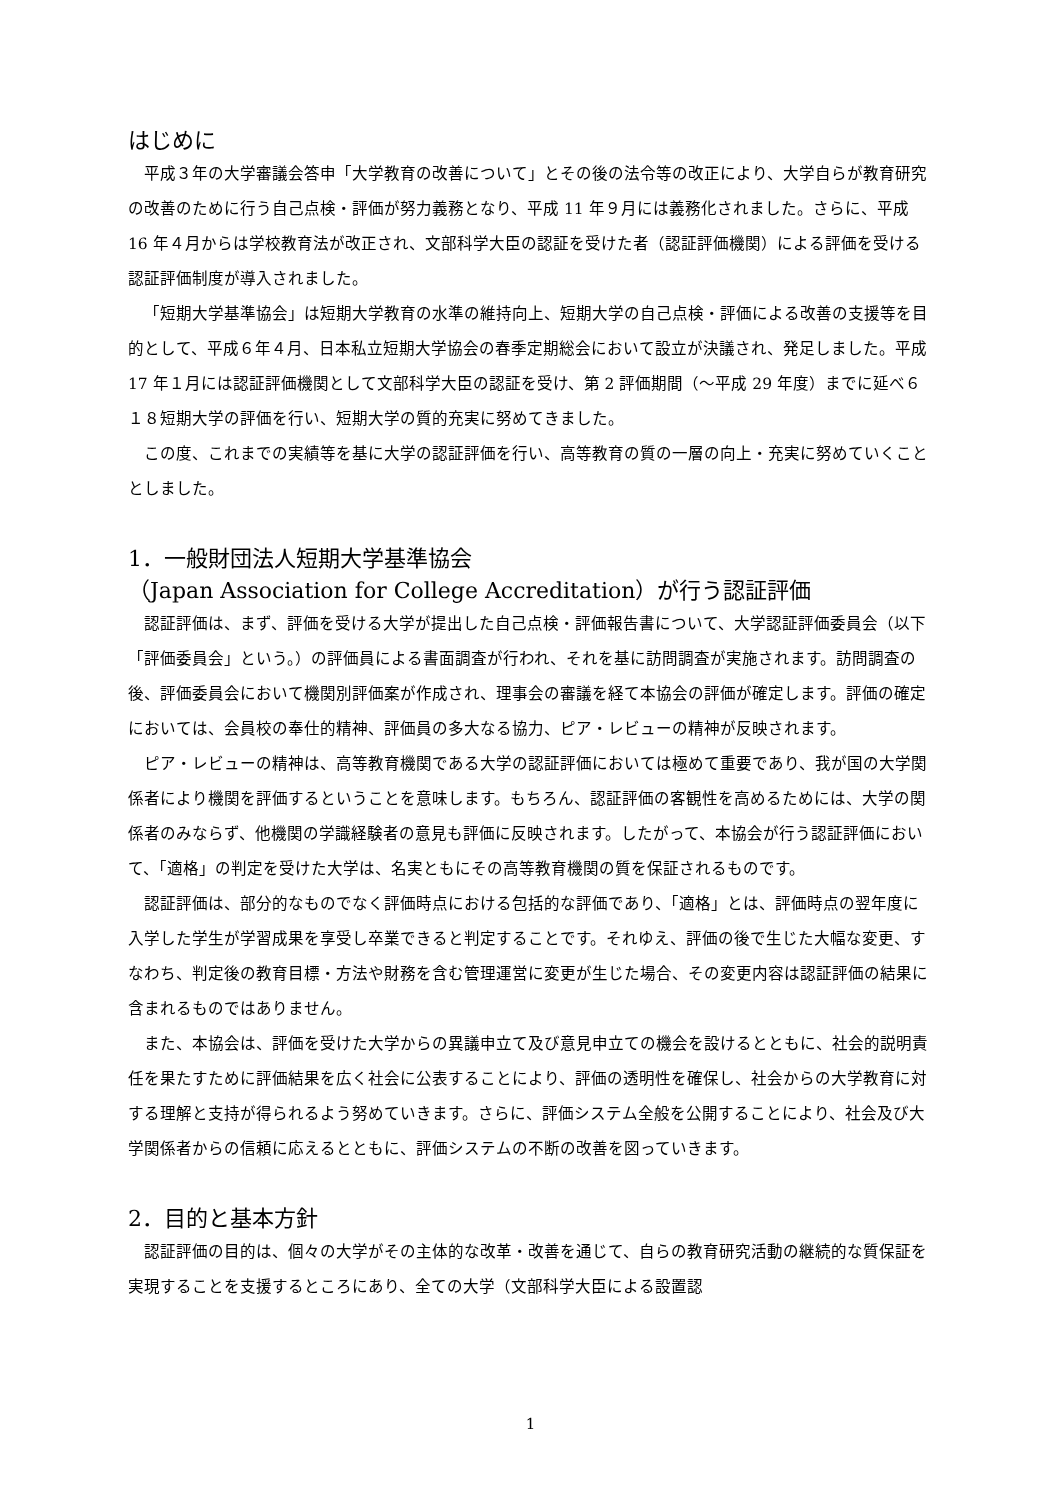はじめに
平成３年の大学審議会答申「大学教育の改善について」とその後の法令等の改正により、大学自らが教育研究の改善のために行う自己点検・評価が努力義務となり、平成 11 年９月には義務化されました。さらに、平成 16 年４月からは学校教育法が改正され、文部科学大臣の認証を受けた者（認証評価機関）による評価を受ける認証評価制度が導入されました。
「短期大学基準協会」は短期大学教育の水準の維持向上、短期大学の自己点検・評価による改善の支援等を目的として、平成６年４月、日本私立短期大学協会の春季定期総会において設立が決議され、発足しました。平成 17 年１月には認証評価機関として文部科学大臣の認証を受け、第 2 評価期間（～平成 29 年度）までに延べ６１８短期大学の評価を行い、短期大学の質的充実に努めてきました。
この度、これまでの実績等を基に大学の認証評価を行い、高等教育の質の一層の向上・充実に努めていくこととしました。
1．一般財団法人短期大学基準協会
（Japan Association for College Accreditation）が行う認証評価
認証評価は、まず、評価を受ける大学が提出した自己点検・評価報告書について、大学認証評価委員会（以下「評価委員会」という。）の評価員による書面調査が行われ、それを基に訪問調査が実施されます。訪問調査の後、評価委員会において機関別評価案が作成され、理事会の審議を経て本協会の評価が確定します。評価の確定においては、会員校の奉仕的精神、評価員の多大なる協力、ピア・レビューの精神が反映されます。
ピア・レビューの精神は、高等教育機関である大学の認証評価においては極めて重要であり、我が国の大学関係者により機関を評価するということを意味します。もちろん、認証評価の客観性を高めるためには、大学の関係者のみならず、他機関の学識経験者の意見も評価に反映されます。したがって、本協会が行う認証評価において、「適格」の判定を受けた大学は、名実ともにその高等教育機関の質を保証されるものです。
認証評価は、部分的なものでなく評価時点における包括的な評価であり、「適格」とは、評価時点の翌年度に入学した学生が学習成果を享受し卒業できると判定することです。それゆえ、評価の後で生じた大幅な変更、すなわち、判定後の教育目標・方法や財務を含む管理運営に変更が生じた場合、その変更内容は認証評価の結果に含まれるものではありません。
また、本協会は、評価を受けた大学からの異議申立て及び意見申立ての機会を設けるとともに、社会的説明責任を果たすために評価結果を広く社会に公表することにより、評価の透明性を確保し、社会からの大学教育に対する理解と支持が得られるよう努めていきます。さらに、評価システム全般を公開することにより、社会及び大学関係者からの信頼に応えるとともに、評価システムの不断の改善を図っていきます。
2．目的と基本方針
認証評価の目的は、個々の大学がその主体的な改革・改善を通じて、自らの教育研究活動の継続的な質保証を実現することを支援するところにあり、全ての大学（文部科学大臣による設置認
1